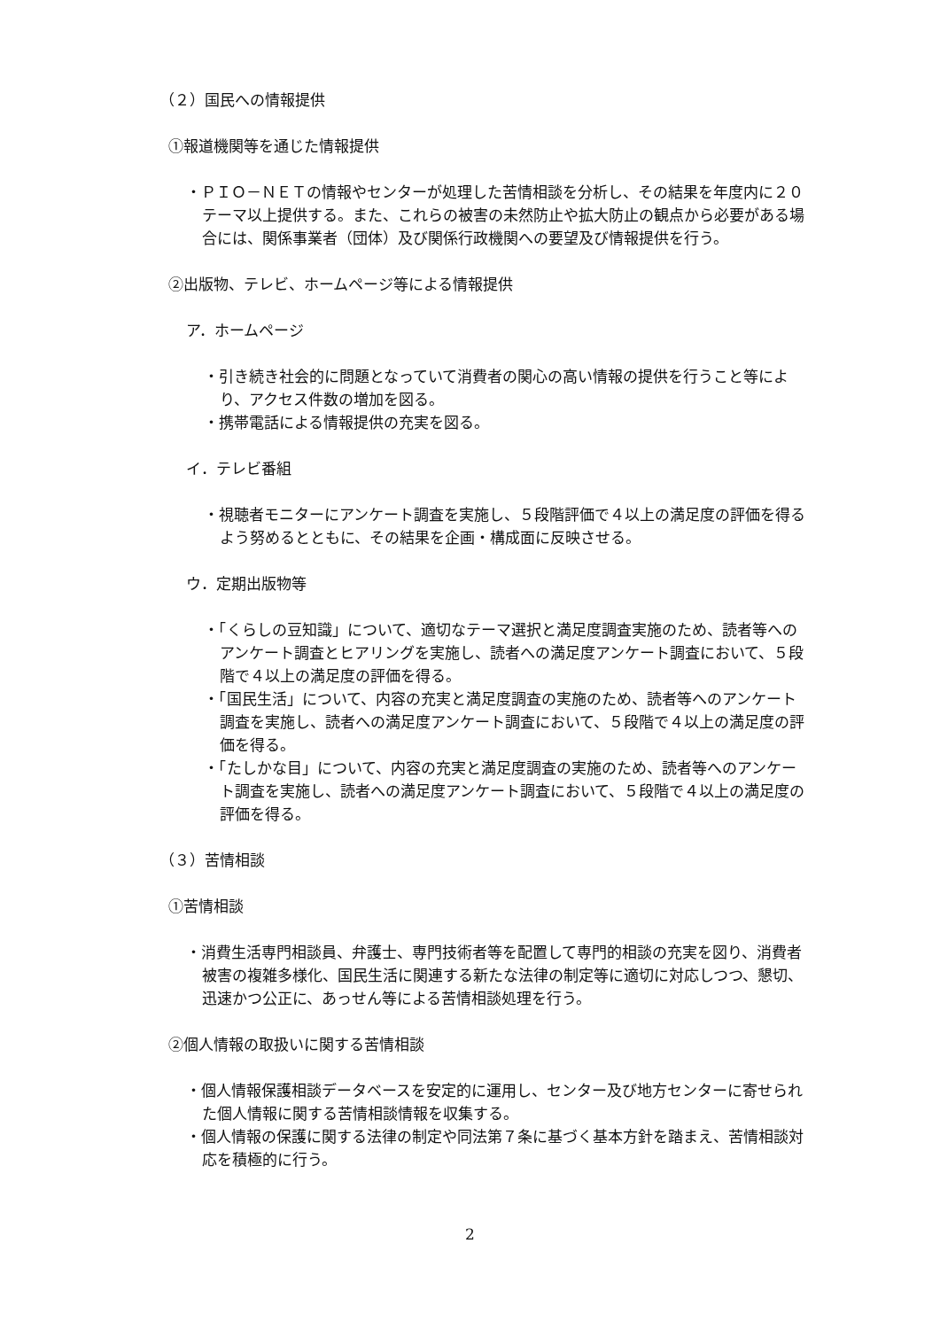（２）国民への情報提供
①報道機関等を通じた情報提供
・ＰＩＯ－ＮＥＴの情報やセンターが処理した苦情相談を分析し、その結果を年度内に２０テーマ以上提供する。また、これらの被害の未然防止や拡大防止の観点から必要がある場合には、関係事業者（団体）及び関係行政機関への要望及び情報提供を行う。
②出版物、テレビ、ホームページ等による情報提供
ア．ホームページ
・引き続き社会的に問題となっていて消費者の関心の高い情報の提供を行うこと等により、アクセス件数の増加を図る。
・携帯電話による情報提供の充実を図る。
イ．テレビ番組
・視聴者モニターにアンケート調査を実施し、５段階評価で４以上の満足度の評価を得るよう努めるとともに、その結果を企画・構成面に反映させる。
ウ．定期出版物等
・「くらしの豆知識」について、適切なテーマ選択と満足度調査実施のため、読者等へのアンケート調査とヒアリングを実施し、読者への満足度アンケート調査において、５段階で４以上の満足度の評価を得る。
・「国民生活」について、内容の充実と満足度調査の実施のため、読者等へのアンケート調査を実施し、読者への満足度アンケート調査において、５段階で４以上の満足度の評価を得る。
・「たしかな目」について、内容の充実と満足度調査の実施のため、読者等へのアンケート調査を実施し、読者への満足度アンケート調査において、５段階で４以上の満足度の評価を得る。
（３）苦情相談
①苦情相談
・消費生活専門相談員、弁護士、専門技術者等を配置して専門的相談の充実を図り、消費者被害の複雑多様化、国民生活に関連する新たな法律の制定等に適切に対応しつつ、懇切、迅速かつ公正に、あっせん等による苦情相談処理を行う。
②個人情報の取扱いに関する苦情相談
・個人情報保護相談データベースを安定的に運用し、センター及び地方センターに寄せられた個人情報に関する苦情相談情報を収集する。
・個人情報の保護に関する法律の制定や同法第７条に基づく基本方針を踏まえ、苦情相談対応を積極的に行う。
2